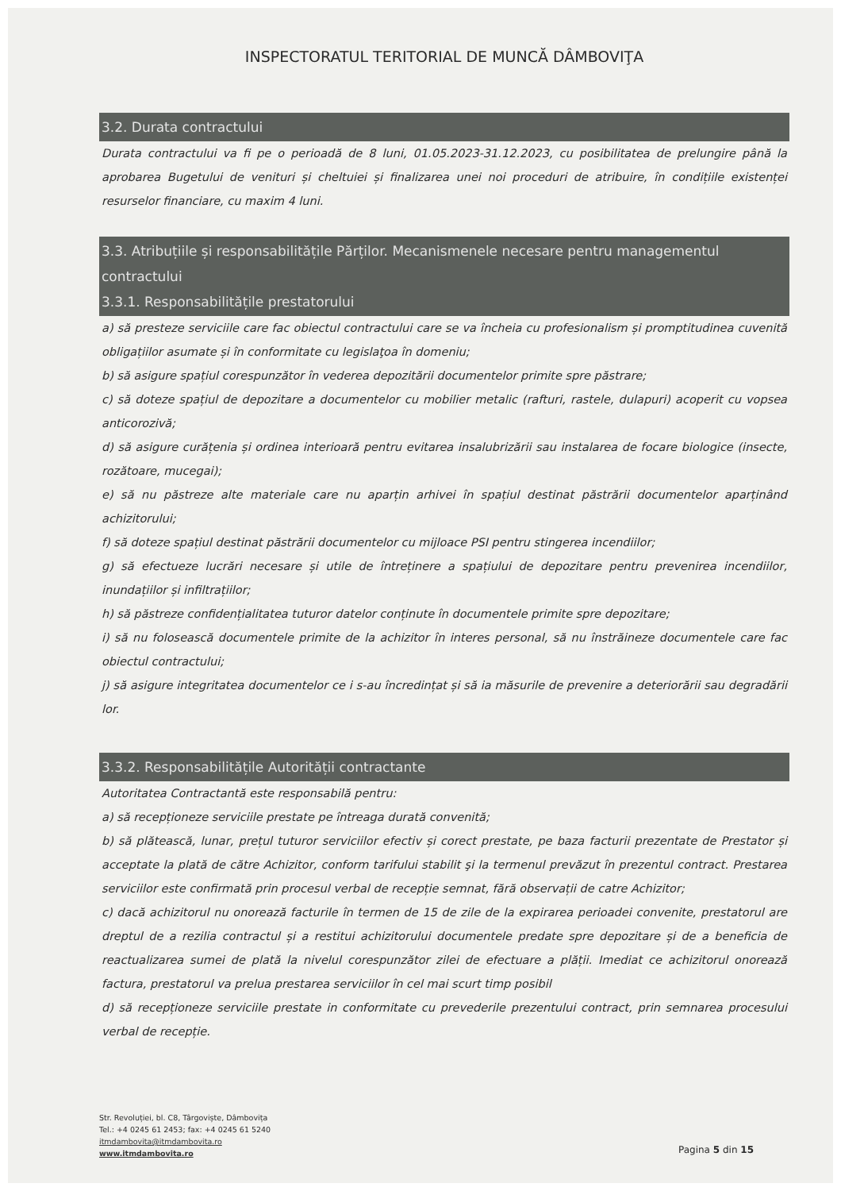INSPECTORATUL TERITORIAL DE MUNCĂ DÂMBOVIŢA
3.2. Durata contractului
Durata contractului va fi pe o perioadă de 8 luni, 01.05.2023-31.12.2023, cu posibilitatea de prelungire până la aprobarea Bugetului de venituri și cheltuiei și finalizarea unei noi proceduri de atribuire, în condițiile existenței resurselor financiare, cu maxim 4 luni.
3.3. Atribuțiile și responsabilitățile Părților. Mecanismenele necesare pentru managementul contractului
3.3.1. Responsabilitățile prestatorului
a) să presteze serviciile care fac obiectul contractului care se va încheia cu profesionalism și promptitudinea cuvenită obligațiilor asumate și în conformitate cu legislaţoa în domeniu;
b) să asigure spațiul corespunzător în vederea depozitării documentelor primite spre păstrare;
c) să doteze spațiul de depozitare a documentelor cu mobilier metalic (rafturi, rastele, dulapuri) acoperit cu vopsea anticorozivă;
d) să asigure curățenia și ordinea interioară pentru evitarea insalubrizării sau instalarea de focare biologice (insecte, rozătoare, mucegai);
e) să nu păstreze alte materiale care nu aparțin arhivei în spațiul destinat păstrării documentelor aparținând achizitorului;
f) să doteze spațiul destinat păstrării documentelor cu mijloace PSI pentru stingerea incendiilor;
g) să efectueze lucrări necesare și utile de întreținere a spațiului de depozitare pentru prevenirea incendiilor, inundațiilor și infiltrațiilor;
h) să păstreze confidențialitatea tuturor datelor conținute în documentele primite spre depozitare;
i) să nu folosească documentele primite de la achizitor în interes personal, să nu înstrăineze documentele care fac obiectul contractului;
j) să asigure integritatea documentelor ce i s-au încredințat și să ia măsurile de prevenire a deteriorării sau degradării lor.
3.3.2. Responsabilitățile Autorității contractante
Autoritatea Contractantă este responsabilă pentru:
a) să recepționeze serviciile prestate pe întreaga durată convenită;
b) să plătească, lunar, prețul tuturor serviciilor efectiv și corect prestate, pe baza facturii prezentate de Prestator și acceptate la plată de către Achizitor, conform tarifului stabilit şi la termenul prevăzut în prezentul contract. Prestarea serviciilor este confirmată prin procesul verbal de recepție semnat, fără observații de catre Achizitor;
c) dacă achizitorul nu onorează facturile în termen de 15 de zile de la expirarea perioadei convenite, prestatorul are dreptul de a rezilia contractul și a restitui achizitorului documentele predate spre depozitare și de a beneficia de reactualizarea sumei de plată la nivelul corespunzător zilei de efectuare a plății. Imediat ce achizitorul onorează factura, prestatorul va prelua prestarea serviciilor în cel mai scurt timp posibil
d) să recepționeze serviciile prestate in conformitate cu prevederile prezentului contract, prin semnarea procesului verbal de recepție.
Str. Revoluției, bl. C8, Târgoviște, Dâmbovița
Tel.: +4 0245 61 2453; fax: +4 0245 61 5240
itmdambovita@itmdambovita.ro
www.itmdambovita.ro
Pagina 5 din 15